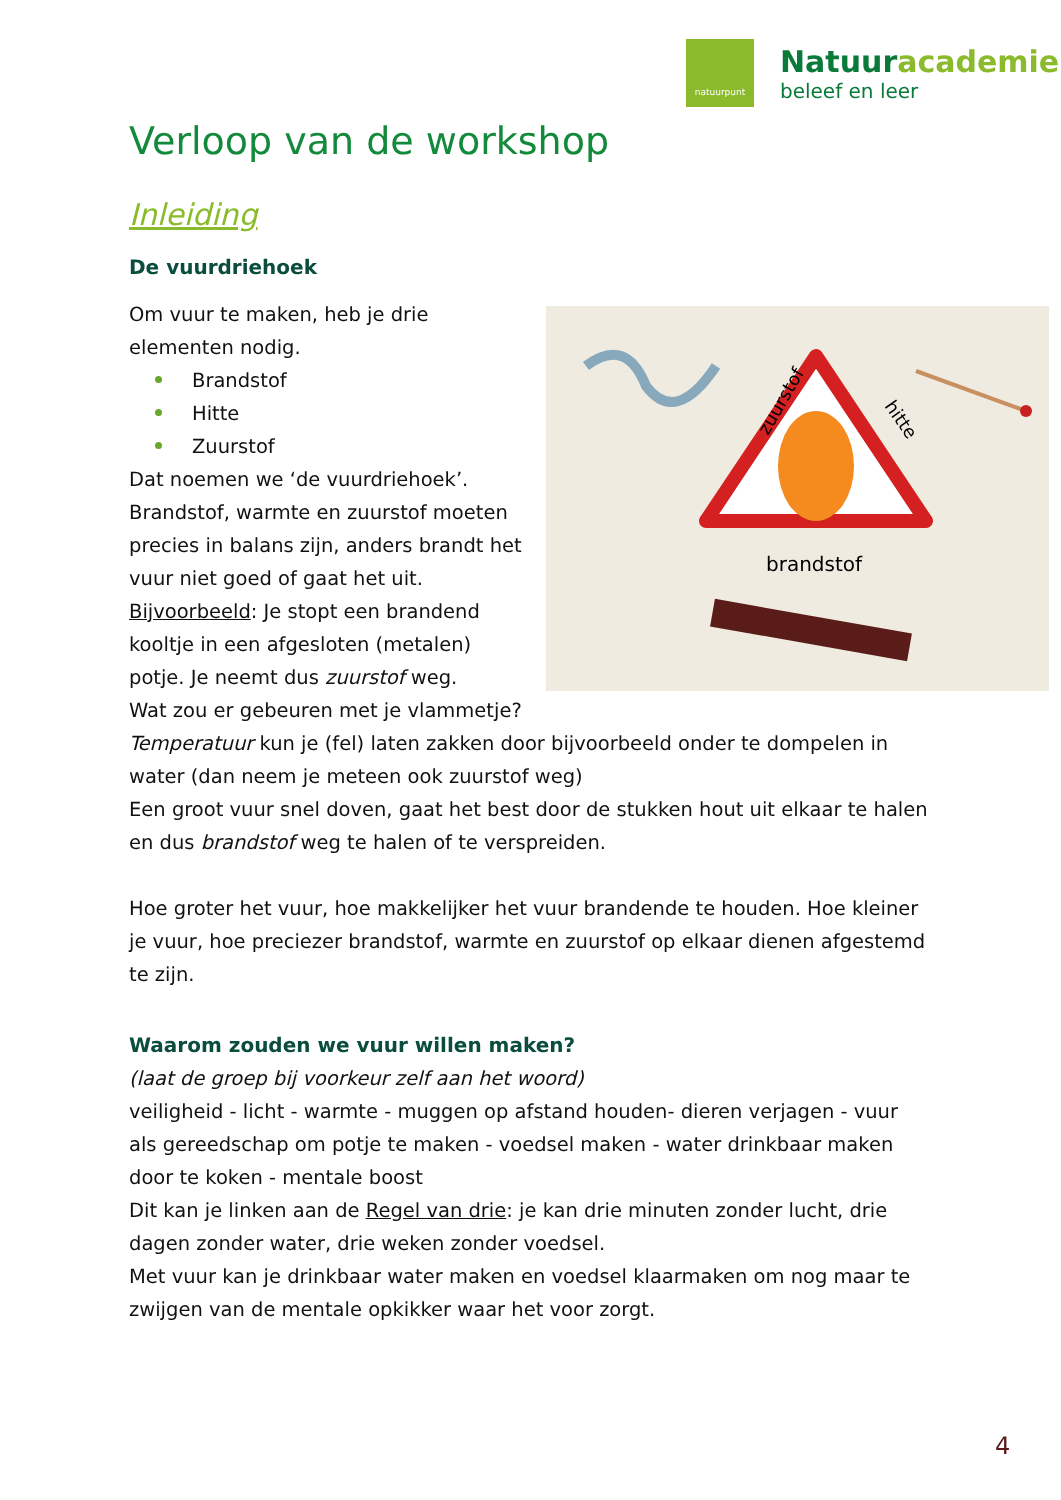natuurpunt
Natuuracademie
beleef en leer
Verloop van de workshop
Inleiding
De vuurdriehoek
zuurstof
hitte
brandstof
Om vuur te maken, heb je drie elementen nodig.
Brandstof
Hitte
Zuurstof
Dat noemen we ‘de vuurdriehoek’. Brandstof, warmte en zuurstof moeten precies in balans zijn, anders brandt het vuur niet goed of gaat het uit.
Bijvoorbeeld: Je stopt een brandend kooltje in een afgesloten (metalen) potje. Je neemt dus zuurstof weg.
Wat zou er gebeuren met je vlammetje?
Temperatuur kun je (fel) laten zakken door bijvoorbeeld onder te dompelen in water (dan neem je meteen ook zuurstof weg)
Een groot vuur snel doven, gaat het best door de stukken hout uit elkaar te halen en dus brandstof weg te halen of te verspreiden.
Hoe groter het vuur, hoe makkelijker het vuur brandende te houden. Hoe kleiner je vuur, hoe preciezer brandstof, warmte en zuurstof op elkaar dienen afgestemd te zijn.
Waarom zouden we vuur willen maken?
(laat de groep bij voorkeur zelf aan het woord)
veiligheid - licht - warmte - muggen op afstand houden- dieren verjagen - vuur als gereedschap om potje te maken - voedsel maken - water drinkbaar maken door te koken - mentale boost
Dit kan je linken aan de Regel van drie: je kan drie minuten zonder lucht, drie dagen zonder water, drie weken zonder voedsel.
Met vuur kan je drinkbaar water maken en voedsel klaarmaken om nog maar te zwijgen van de mentale opkikker waar het voor zorgt.
4